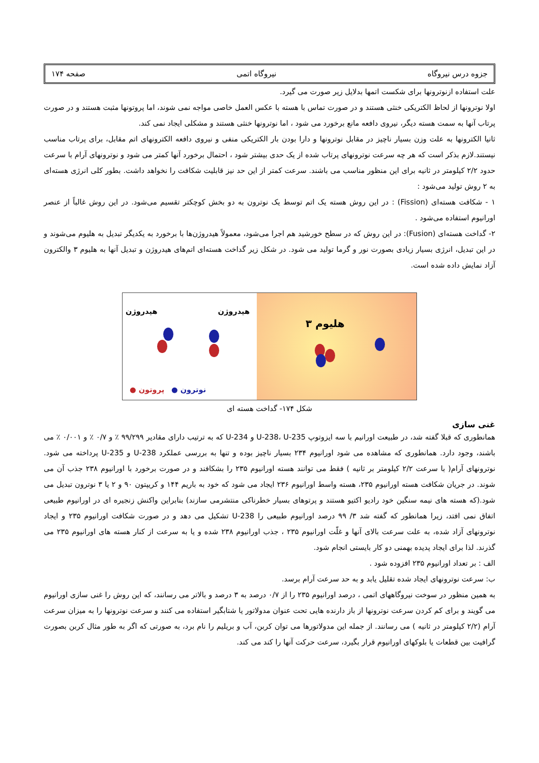جزوه درس نیروگاه نیروگاه اتمی صفحه ۱۷۴
علت استفاده ازنوترونها برای شکست اتمها بدلایل زیر صورت می گیرد.
اولا نوترونها از لحاظ الکتریکی خنثی هستند و در صورت تماس با هسته با عکس العمل خاصی مواجه نمی شوند، اما پروتونها مثبت هستند و در صورت پرتاب آنها به سمت هسته دیگر، نیروی دافعه مانع برخورد می شود ، اما نوترونها خنثی هستند و مشکلی ایجاد نمی کند.
ثانیا الکترونها به علت وزن بسیار ناچیز در مقابل نوترونها و دارا بودن بار الکتریکی منفی و نیروی دافعه الکترونهای اتم مقابل، برای پرتاب مناسب نیستند.لازم بذکر است که هر چه سرعت نوترونهای پرتاب شده از یک حدی بیشتر شود ، احتمال برخورد آنها کمتر می شود و نوترونهای آرام با سرعت حدود ۲/۲ کیلومتر در ثانیه برای این منظور مناسب می باشند. سرعت کمتر از این حد نیز قابلیت شکافت را نخواهد داشت. بطور کلی انرژی هسته‌ای به ۲ روش تولید می‌شود :
۱ - شکافت هسته‌ای (Fission) : در این روش هسته یک اتم توسط یک نوترون به دو بخش کوچکتر تقسیم می‌شود. در این روش غالباً از عنصر اورانیوم استفاده می‌شود .
۲- گداخت هسته‌ای (Fusion): در این روش که در سطح خورشید هم اجرا می‌شود، معمولاً هیدروژن‌ها با برخورد به یکدیگر تبدیل به هلیوم می‌شوند و در این تبدیل، انرژی بسیار زیادی بصورت نور و گرما تولید می شود. در شکل زیر گداخت هسته‌ای اتم‌های هیدروژن و تبدیل آنها به هلیوم ۳ والکترون آزاد نمایش داده شده است.
هیدروژن هیدروژن
● پروتون ● نوترون
هلیوم ۳
شکل ۱۷۴- گداخت هسته ای
غنی سازی
همانطوری که قبلا گفته شد، در طبیعت اورانیم با سه ایزوتوپ U-238، U-235 و U-234 که به ترتیب دارای مقادیر ۹۹/۲۹۹ ٪ و ۰/۷ ٪ و ۰/۰۰۱ ٪ می باشند، وجود دارد. همانطوری که مشاهده می شود اورانیوم ۲۳۴ بسیار ناچیز بوده و تنها به بررسی عملکرد U-238 و U-235 پرداخته می شود. نوترونهای آرام( با سرعت ۲/۲ کیلومتر بر ثانیه ) فقط می توانند هسته اورانیوم ۲۳۵ را بشکافند و در صورت برخورد با اورانیوم ۲۳۸ جذب آن می شوند. در جریان شکافت هسته اورانیوم ۲۳۵، هسته واسط اورانیوم ۲۳۶ ایجاد می شود که خود به باریم ۱۴۴ و کریپتون ۹۰ و ۲ یا ۳ نوترون تبدیل می شود.(که هسته های نیمه سنگین خود رادیو اکتیو هستند و پرتوهای بسیار خطرناکی منتشرمی سازند) بنابراین واکنش زنجیره ای در اورانیوم طبیعی اتفاق نمی افتد، زیرا همانطور که گفته شد ۳/ ۹۹ درصد اورانیوم طبیعی را U-238 تشکیل می دهد و در صورت شکافت اورانیوم ۲۳۵ و ایجاد نوترونهای آزاد شده، به علت سرعت بالای آنها و غلّت اورانیوم ۲۳۵ ، جذب اورانیوم ۲۳۸ شده و یا به سرعت از کنار هسته های اورانیوم ۲۳۵ می گذرند. لذا برای ایجاد پدیده بهمنی دو کار بایستی انجام شود.
الف : بر تعداد اورانیوم ۲۳۵ افزوده شود .
ب: سرعت نوترونهای ایجاد شده تقلیل یابد و به حد سرعت آرام برسد.
به همین منظور در سوخت نیروگاههای اتمی ، درصد اورانیوم ۲۳۵ را از ۰/۷ درصد به ۳ درصد و بالاتر می رسانند، که این روش را غنی سازی اورانیوم می گویند و برای کم کردن سرعت نوترونها از باز دارنده هایی تحت عنوان مدولاتور یا شتابگیر استفاده می کنند و سرعت نوترونها را به میزان سرعت آرام (۲/۲ کیلومتر در ثانیه ) می رسانند. از جمله این مدولاتورها می توان کربن، آب و بریلیم را نام برد، به صورتی که اگر به طور مثال کربن بصورت گرافیت بین قطعات یا بلوکهای اورانیوم قرار بگیرد، سرعت حرکت آنها را کند می کند.